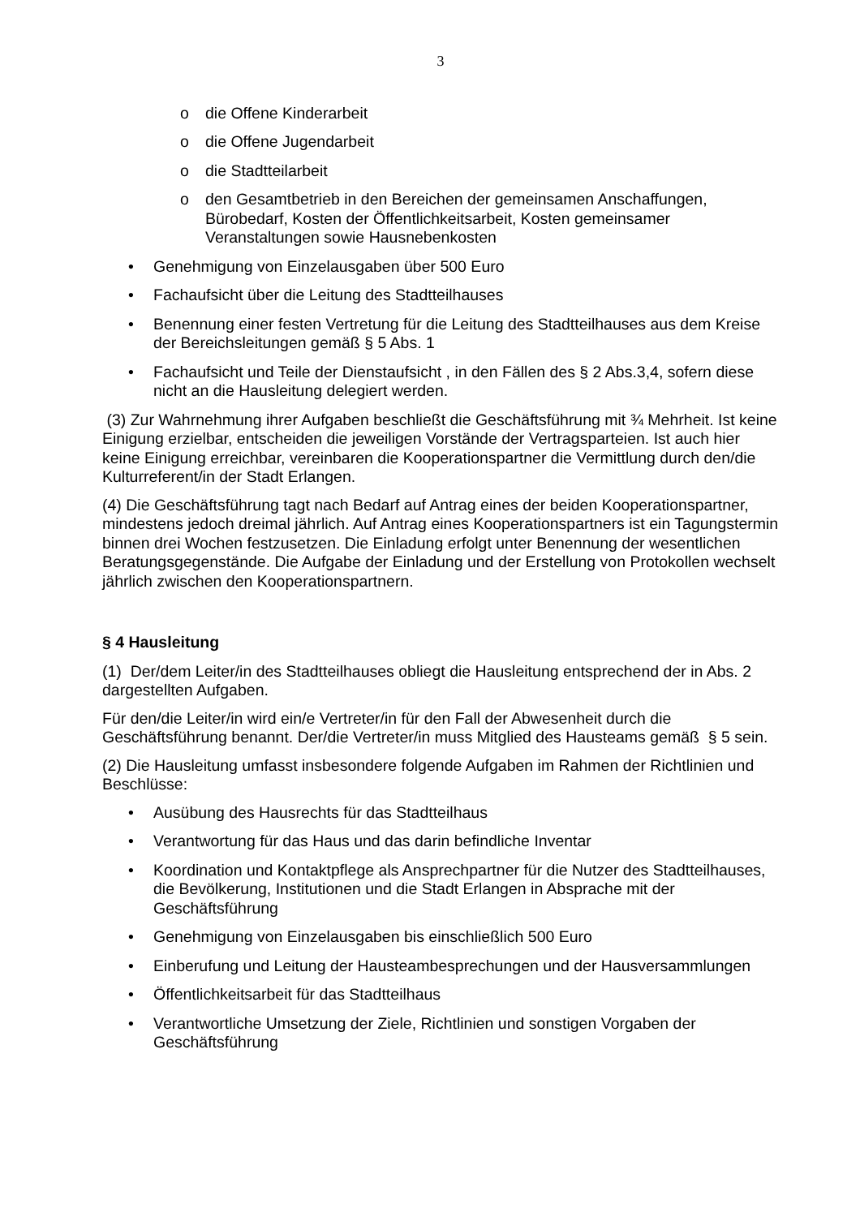3
o die Offene Kinderarbeit
o die Offene Jugendarbeit
o die Stadtteilarbeit
o den Gesamtbetrieb in den Bereichen der gemeinsamen Anschaffungen, Bürobedarf, Kosten der Öffentlichkeitsarbeit, Kosten gemeinsamer Veranstaltungen sowie Hausnebenkosten
• Genehmigung von Einzelausgaben über 500 Euro
• Fachaufsicht über die Leitung des Stadtteilhauses
• Benennung einer festen Vertretung für die Leitung des Stadtteilhauses aus dem Kreise der Bereichsleitungen gemäß § 5 Abs. 1
• Fachaufsicht und Teile der Dienstaufsicht , in den Fällen des § 2 Abs.3,4, sofern diese nicht an die Hausleitung delegiert werden.
(3) Zur Wahrnehmung ihrer Aufgaben beschließt die Geschäftsführung mit ¾ Mehrheit. Ist keine Einigung erzielbar, entscheiden die jeweiligen Vorstände der Vertragsparteien. Ist auch hier keine Einigung erreichbar, vereinbaren die Kooperationspartner die Vermittlung durch den/die Kulturreferent/in der Stadt Erlangen.
(4) Die Geschäftsführung tagt nach Bedarf auf Antrag eines der beiden Kooperationspartner, mindestens jedoch dreimal jährlich. Auf Antrag eines Kooperationspartners ist ein Tagungstermin binnen drei Wochen festzusetzen. Die Einladung erfolgt unter Benennung der wesentlichen Beratungsgegenstände. Die Aufgabe der Einladung und der Erstellung von Protokollen wechselt jährlich zwischen den Kooperationspartnern.
§ 4 Hausleitung
(1) Der/dem Leiter/in des Stadtteilhauses obliegt die Hausleitung entsprechend der in Abs. 2 dargestellten Aufgaben.
Für den/die Leiter/in wird ein/e Vertreter/in für den Fall der Abwesenheit durch die Geschäftsführung benannt. Der/die Vertreter/in muss Mitglied des Hausteams gemäß § 5 sein.
(2) Die Hausleitung umfasst insbesondere folgende Aufgaben im Rahmen der Richtlinien und Beschlüsse:
• Ausübung des Hausrechts für das Stadtteilhaus
• Verantwortung für das Haus und das darin befindliche Inventar
• Koordination und Kontaktpflege als Ansprechpartner für die Nutzer des Stadtteilhauses, die Bevölkerung, Institutionen und die Stadt Erlangen in Absprache mit der Geschäftsführung
• Genehmigung von Einzelausgaben bis einschließlich 500 Euro
• Einberufung und Leitung der Hausteambesprechungen und der Hausversammlungen
• Öffentlichkeitsarbeit für das Stadtteilhaus
• Verantwortliche Umsetzung der Ziele, Richtlinien und sonstigen Vorgaben der Geschäftsführung